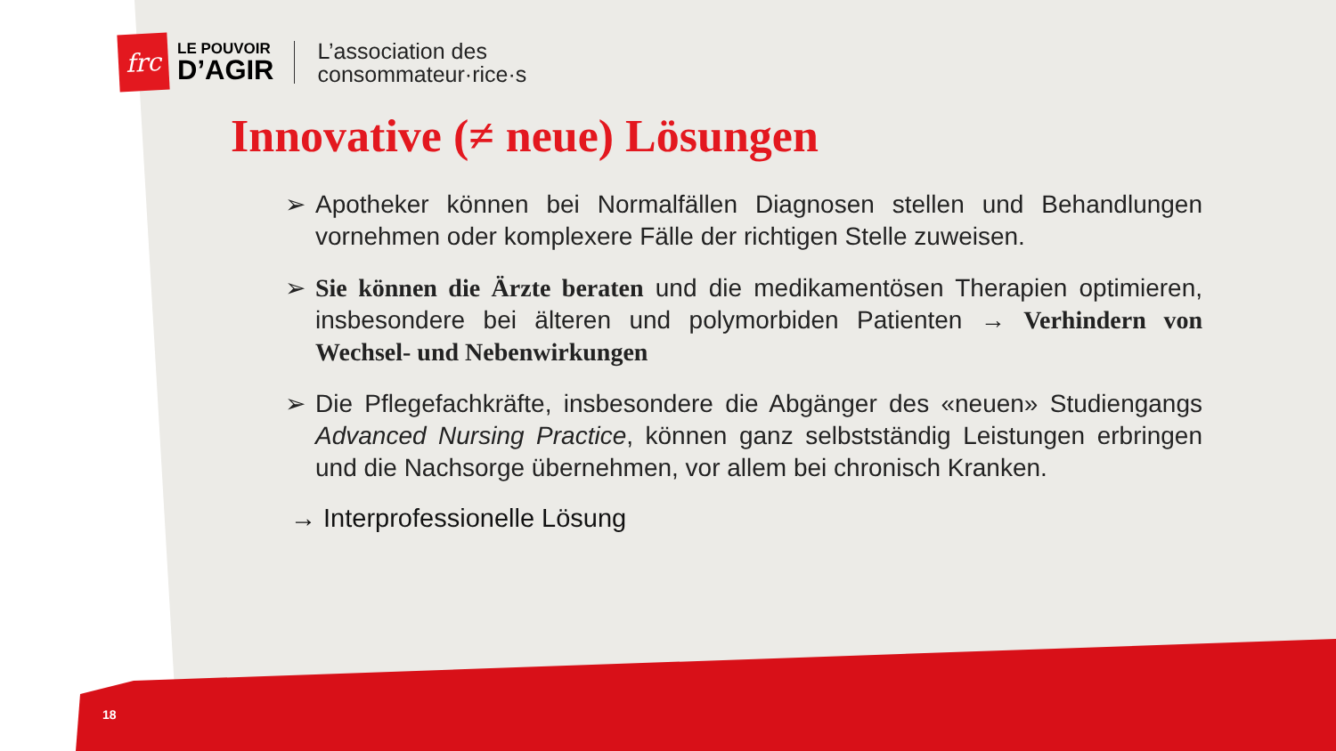frc
LE POUVOIR
D’AGIR
L’association des
consommateur·rice·s
Innovative (≠ neue) Lösungen
➢ Apotheker können bei Normalfällen Diagnosen stellen und Behandlungen vornehmen oder komplexere Fälle der richtigen Stelle zuweisen.
➢ Sie können die Ärzte beraten und die medikamentösen Therapien optimieren, insbesondere bei älteren und polymorbiden Patienten → Verhindern von Wechsel- und Nebenwirkungen
➢ Die Pflegefachkräfte, insbesondere die Abgänger des «neuen» Studiengangs Advanced Nursing Practice, können ganz selbstständig Leistungen erbringen und die Nachsorge übernehmen, vor allem bei chronisch Kranken.
→ Interprofessionelle Lösung
18